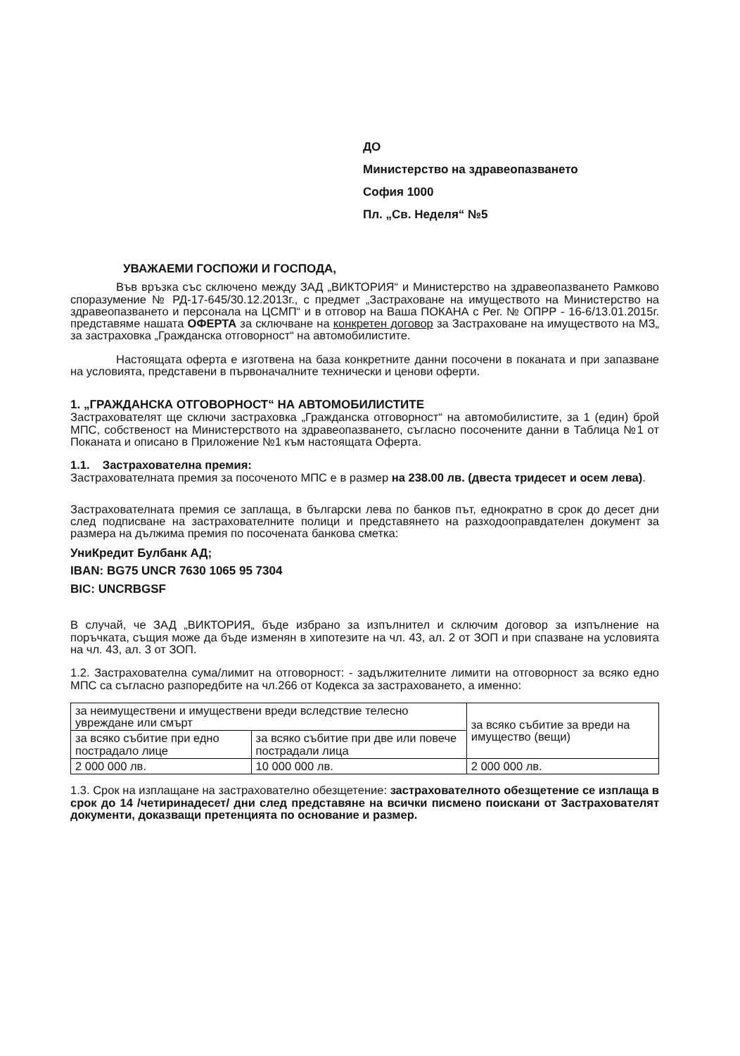ДО
Министерство на здравеопазването
София 1000
Пл. „Св. Неделя“ №5
УВАЖАЕМИ ГОСПОЖИ И ГОСПОДА,
Във връзка със сключено между ЗАД „ВИКТОРИЯ“ и Министерство на здравеопазването Рамково споразумение № РД-17-645/30.12.2013г., с предмет „Застраховане на имуществото на Министерство на здравеопазването и персонала на ЦСМП“ и в отговор на Ваша ПОКАНА с Рег. № ОПРР - 16-6/13.01.2015г. представяме нашата ОФЕРТА за сключване на конкретен договор за Застраховане на имуществото на МЗ„ за застраховка „Гражданска отговорност“ на автомобилистите.
Настоящата оферта е изготвена на база конкретните данни посочени в поканата и при запазване на условията, представени в първоначалните технически и ценови оферти.
1. „ГРАЖДАНСКА ОТГОВОРНОСТ“ НА АВТОМОБИЛИСТИТЕ
Застрахователят ще сключи застраховка „Гражданска отговорност“ на автомобилистите, за 1 (един) брой МПС, собственост на Министерството на здравеопазването, съгласно посочените данни в Таблица №1 от Поканата и описано в Приложение №1 към настоящата Оферта.
1.1. Застрахователна премия:
Застрахователната премия за посоченото МПС е в размер на 238.00 лв. (двеста тридесет и осем лева).
Застрахователната премия се заплаща, в български лева по банков път, еднократно в срок до десет дни след подписване на застрахователните полици и представянето на разходооправдателен документ за размера на дължима премия по посочената банкова сметка:
УниКредит Булбанк АД;
IBAN: BG75 UNCR 7630 1065 95 7304
BIC: UNCRBGSF
В случай, че ЗАД „ВИКТОРИЯ„ бъде избрано за изпълнител и сключим договор за изпълнение на поръчката, същия може да бъде изменян в хипотезите на чл. 43, ал. 2 от ЗОП и при спазване на условията на чл. 43, ал. 3 от ЗОП.
1.2. Застрахователна сума/лимит на отговорност: - задължителните лимити на отговорност за всяко едно МПС са съгласно разпоредбите на чл.266 от Кодекса за застраховането, а именно:
| за неимуществени и имуществени вреди вследствие телесно увреждане или смърт | | за всяко събитие за вреди на имущество (вещи) |
| за всяко събитие при едно пострадало лице | за всяко събитие при две или повече пострадали лица | |
| 2 000 000 лв. | 10 000 000 лв. | 2 000 000 лв. |
1.3. Срок на изплащане на застрахователно обезщетение: застрахователното обезщетение се изплаща в срок до 14 /четиринадесет/ дни след представяне на всички писмено поискани от Застрахователят документи, доказващи претенцията по основание и размер.